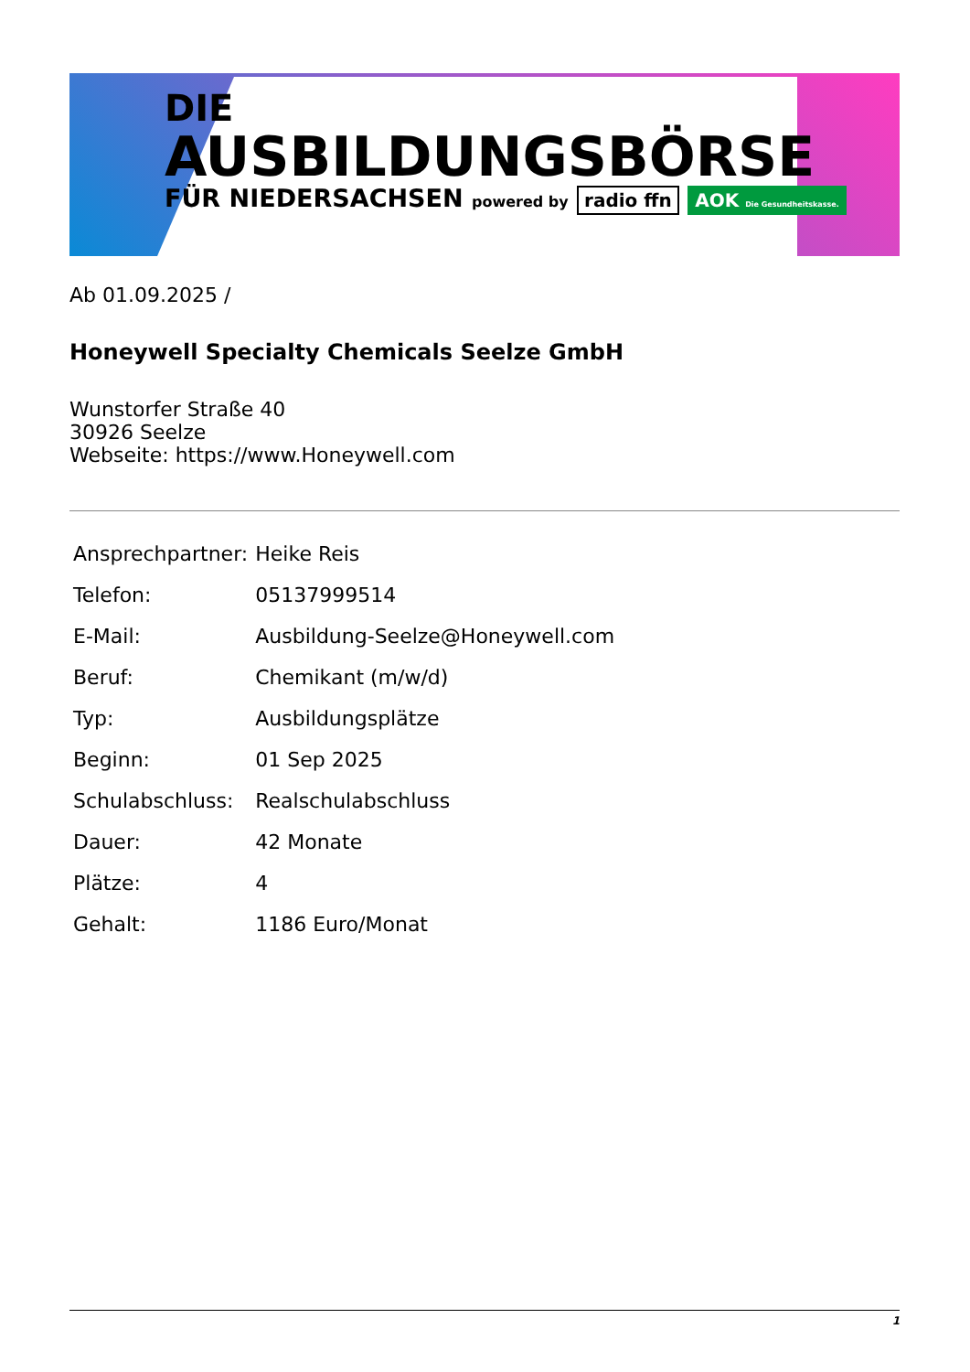DIE
AUSBILDUNGSBÖRSE
FÜR NIEDERSACHSEN powered by radio ffn AOK Die Gesundheitskasse.
Ab 01.09.2025 /
Honeywell Specialty Chemicals Seelze GmbH
Wunstorfer Straße 40
30926 Seelze
Webseite: https://www.Honeywell.com
| Ansprechpartner: | Heike Reis |
| Telefon: | 05137999514 |
| E-Mail: | Ausbildung-Seelze@Honeywell.com |
| Beruf: | Chemikant (m/w/d) |
| Typ: | Ausbildungsplätze |
| Beginn: | 01 Sep 2025 |
| Schulabschluss: | Realschulabschluss |
| Dauer: | 42 Monate |
| Plätze: | 4 |
| Gehalt: | 1186 Euro/Monat |
1